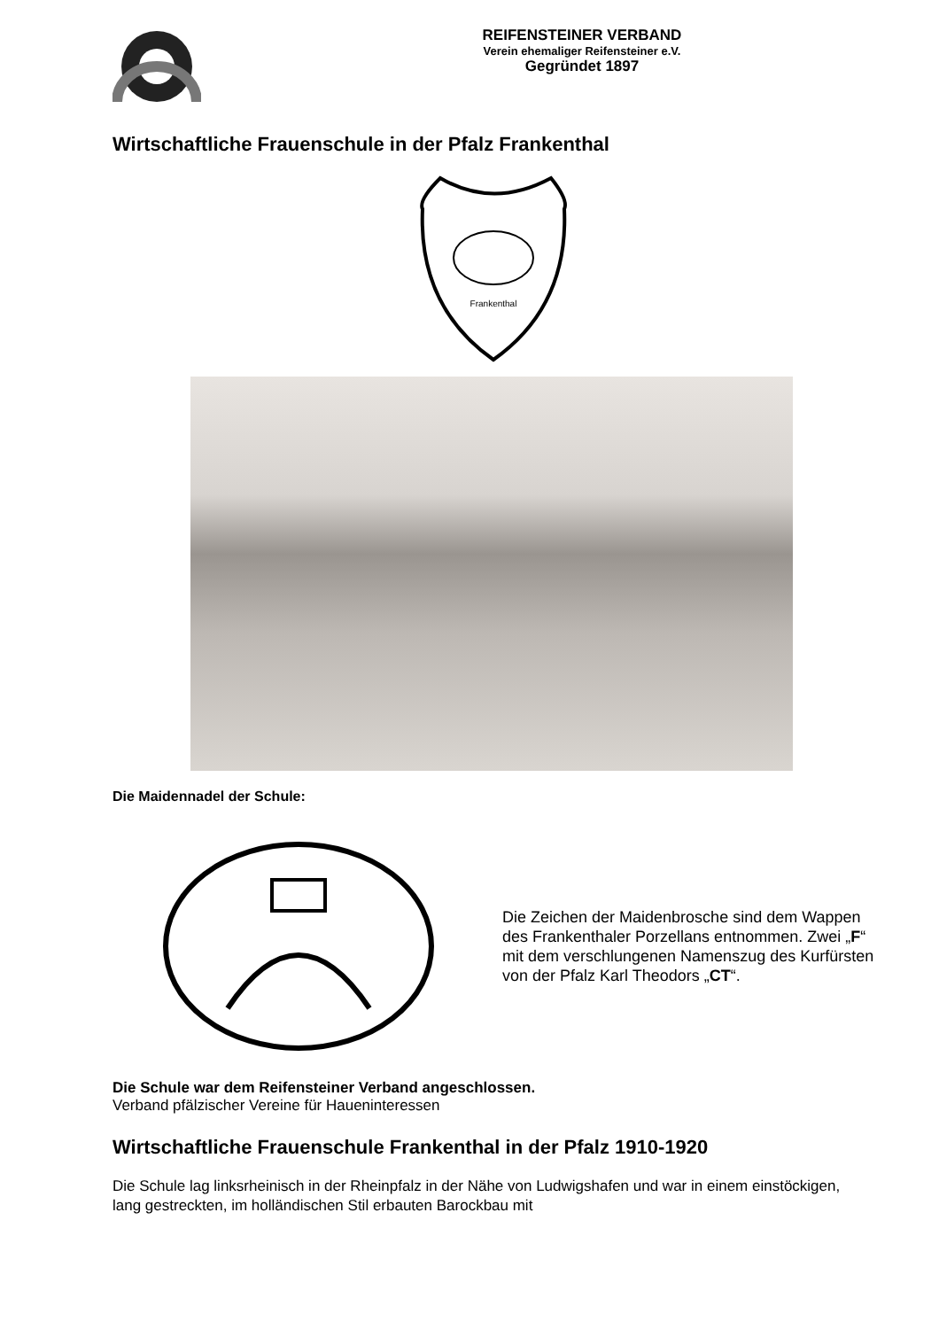REIFENSTEINER VERBAND
Verein ehemaliger Reifensteiner e.V.
Gegründet 1897
Wirtschaftliche Frauenschule in der Pfalz Frankenthal
Frankenthal
Die Maidennadel der Schule:
Die Zeichen der Maidenbrosche sind dem Wappen des Frankenthaler Porzellans entnommen. Zwei „F“ mit dem verschlungenen Namenszug des Kurfürsten von der Pfalz Karl Theodors „CT“.
Die Schule war dem Reifensteiner Verband angeschlossen.
Verband pfälzischer Vereine für Haueninteressen
Wirtschaftliche Frauenschule Frankenthal in der Pfalz 1910-1920
Die Schule lag linksrheinisch in der Rheinpfalz in der Nähe von Ludwigshafen und war in einem einstöckigen, lang gestreckten, im holländischen Stil erbauten Barockbau mit